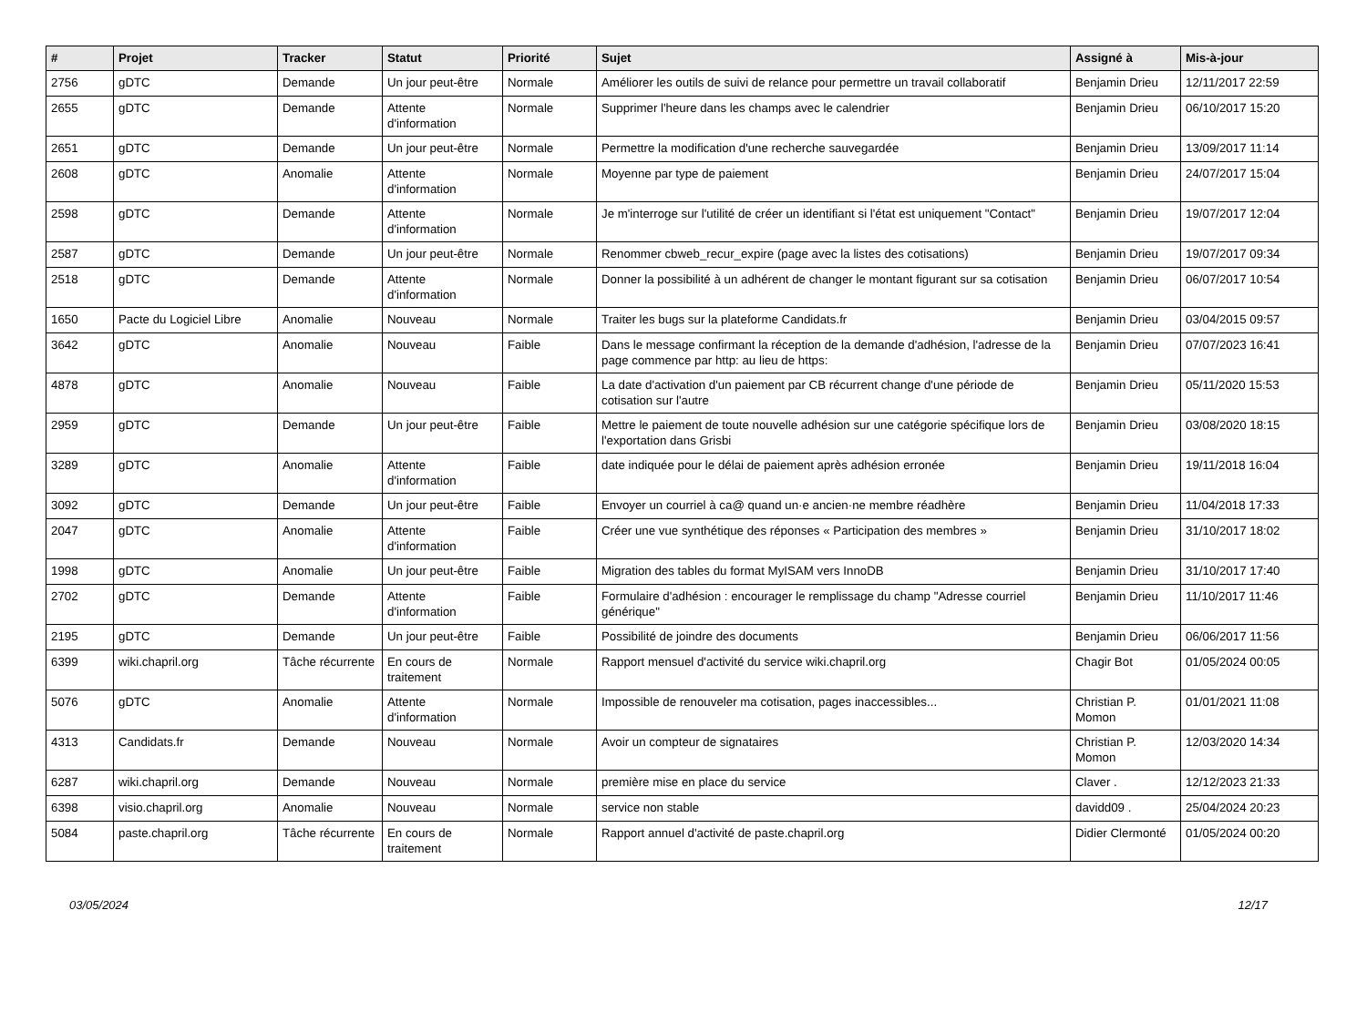| # | Projet | Tracker | Statut | Priorité | Sujet | Assigné à | Mis-à-jour |
| --- | --- | --- | --- | --- | --- | --- | --- |
| 2756 | gDTC | Demande | Un jour peut-être | Normale | Améliorer les outils de suivi de relance pour permettre un travail collaboratif | Benjamin Drieu | 12/11/2017 22:59 |
| 2655 | gDTC | Demande | Attente d'information | Normale | Supprimer l'heure dans les champs avec le calendrier | Benjamin Drieu | 06/10/2017 15:20 |
| 2651 | gDTC | Demande | Un jour peut-être | Normale | Permettre la modification d'une recherche sauvegardée | Benjamin Drieu | 13/09/2017 11:14 |
| 2608 | gDTC | Anomalie | Attente d'information | Normale | Moyenne par type de paiement | Benjamin Drieu | 24/07/2017 15:04 |
| 2598 | gDTC | Demande | Attente d'information | Normale | Je m'interroge sur l'utilité de créer un identifiant si l'état est uniquement "Contact" | Benjamin Drieu | 19/07/2017 12:04 |
| 2587 | gDTC | Demande | Un jour peut-être | Normale | Renommer cbweb_recur_expire (page avec la listes des cotisations) | Benjamin Drieu | 19/07/2017 09:34 |
| 2518 | gDTC | Demande | Attente d'information | Normale | Donner la possibilité à un adhérent de changer le montant figurant sur sa cotisation | Benjamin Drieu | 06/07/2017 10:54 |
| 1650 | Pacte du Logiciel Libre | Anomalie | Nouveau | Normale | Traiter les bugs sur la plateforme Candidats.fr | Benjamin Drieu | 03/04/2015 09:57 |
| 3642 | gDTC | Anomalie | Nouveau | Faible | Dans le message confirmant la réception de la demande d'adhésion, l'adresse de la page commence par http: au lieu de https: | Benjamin Drieu | 07/07/2023 16:41 |
| 4878 | gDTC | Anomalie | Nouveau | Faible | La date d'activation d'un paiement par CB récurrent change d'une période de cotisation sur l'autre | Benjamin Drieu | 05/11/2020 15:53 |
| 2959 | gDTC | Demande | Un jour peut-être | Faible | Mettre le paiement de toute nouvelle adhésion sur une catégorie spécifique lors de l'exportation dans Grisbi | Benjamin Drieu | 03/08/2020 18:15 |
| 3289 | gDTC | Anomalie | Attente d'information | Faible | date indiquée pour le délai de paiement après adhésion erronée | Benjamin Drieu | 19/11/2018 16:04 |
| 3092 | gDTC | Demande | Un jour peut-être | Faible | Envoyer un courriel à ca@ quand un·e ancien·ne membre réadhère | Benjamin Drieu | 11/04/2018 17:33 |
| 2047 | gDTC | Anomalie | Attente d'information | Faible | Créer une vue synthétique des réponses « Participation des membres » | Benjamin Drieu | 31/10/2017 18:02 |
| 1998 | gDTC | Anomalie | Un jour peut-être | Faible | Migration des tables du format MyISAM vers InnoDB | Benjamin Drieu | 31/10/2017 17:40 |
| 2702 | gDTC | Demande | Attente d'information | Faible | Formulaire d'adhésion : encourager le remplissage du champ "Adresse courriel générique" | Benjamin Drieu | 11/10/2017 11:46 |
| 2195 | gDTC | Demande | Un jour peut-être | Faible | Possibilité de joindre des documents | Benjamin Drieu | 06/06/2017 11:56 |
| 6399 | wiki.chapril.org | Tâche récurrente | En cours de traitement | Normale | Rapport mensuel d'activité du service wiki.chapril.org | Chagir Bot | 01/05/2024 00:05 |
| 5076 | gDTC | Anomalie | Attente d'information | Normale | Impossible de renouveler ma cotisation, pages inaccessibles... | Christian P. Momon | 01/01/2021 11:08 |
| 4313 | Candidats.fr | Demande | Nouveau | Normale | Avoir un compteur de signataires | Christian P. Momon | 12/03/2020 14:34 |
| 6287 | wiki.chapril.org | Demande | Nouveau | Normale | première mise en place du service | Claver . | 12/12/2023 21:33 |
| 6398 | visio.chapril.org | Anomalie | Nouveau | Normale | service non stable | davidd09 . | 25/04/2024 20:23 |
| 5084 | paste.chapril.org | Tâche récurrente | En cours de traitement | Normale | Rapport annuel d'activité de paste.chapril.org | Didier Clermonté | 01/05/2024 00:20 |
03/05/2024 12/17